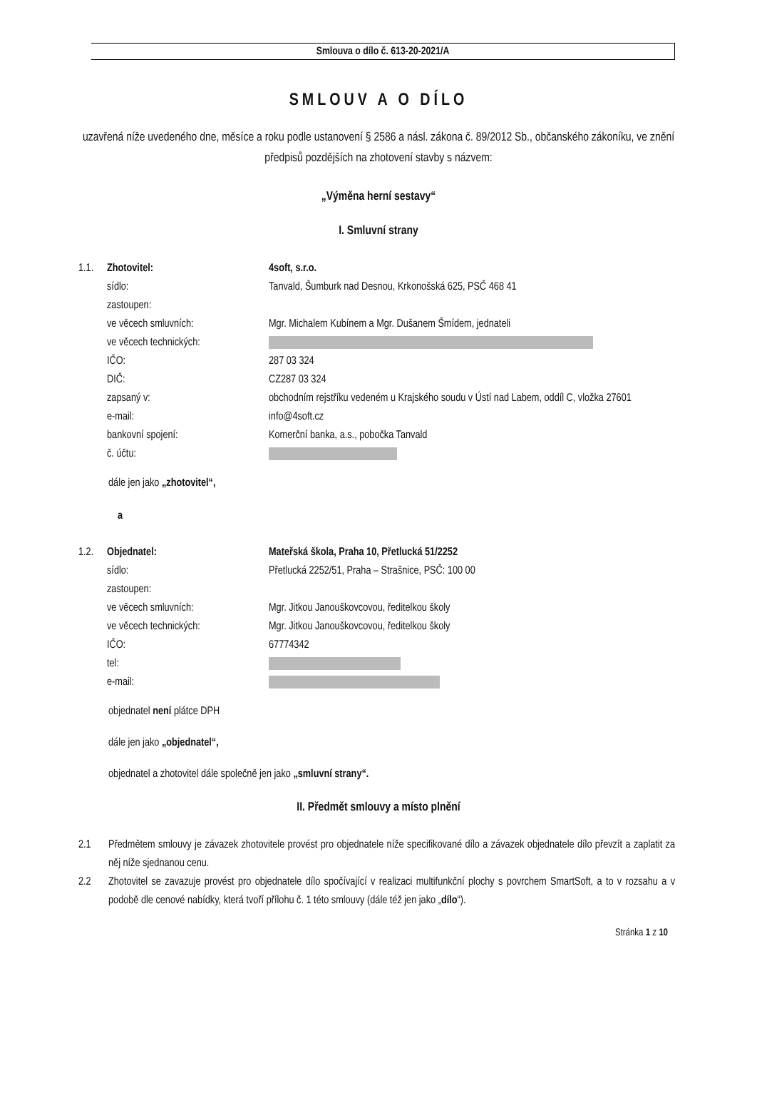Smlouva o dílo č. 613-20-2021/A
SMLOUV A O DÍLO
uzavřená níže uvedeného dne, měsíce a roku podle ustanovení § 2586 a násl. zákona č. 89/2012 Sb., občanského zákoníku, ve znění předpisů pozdějších na zhotovení stavby s názvem:
„Výměna herní sestavy“
I. Smluvní strany
1.1.
Zhotovitel:
4soft, s.r.o.
sídlo:
Tanvald, Šumburk nad Desnou, Krkonošská 625, PSČ 468 41
zastoupen:
ve věcech smluvních:
Mgr. Michalem Kubínem a Mgr. Dušanem Šmídem, jednateli
ve věcech technických:
IČO:
287 03 324
DIČ:
CZ287 03 324
zapsaný v:
obchodním rejstříku vedeném u Krajského soudu v Ústí nad Labem, oddíl C, vložka 27601
e-mail:
info@4soft.cz
bankovní spojení:
Komerční banka, a.s., pobočka Tanvald
č. účtu:
dále jen jako „zhotovitel“,
a
1.2.
Objednatel:
Mateřská škola, Praha 10, Přetlucká 51/2252
sídlo:
Přetlucká 2252/51, Praha – Strašnice, PSČ: 100 00
zastoupen:
ve věcech smluvních:
Mgr. Jitkou Janouškovcovou, ředitelkou školy
ve věcech technických:
Mgr. Jitkou Janouškovcovou, ředitelkou školy
IČO:
67774342
tel:
e-mail:
objednatel není plátce DPH
dále jen jako „objednatel“,
objednatel a zhotovitel dále společně jen jako „smluvní strany“.
II. Předmět smlouvy a místo plnění
2.1
Předmětem smlouvy je závazek zhotovitele provést pro objednatele níže specifikované dílo a závazek objednatele dílo převzít a zaplatit za něj níže sjednanou cenu.
2.2
Zhotovitel se zavazuje provést pro objednatele dílo spočívající v realizaci multifunkční plochy s povrchem SmartSoft, a to v rozsahu a v podobě dle cenové nabídky, která tvoří přílohu č. 1 této smlouvy (dále též jen jako „dílo“).
Stránka 1 z 10